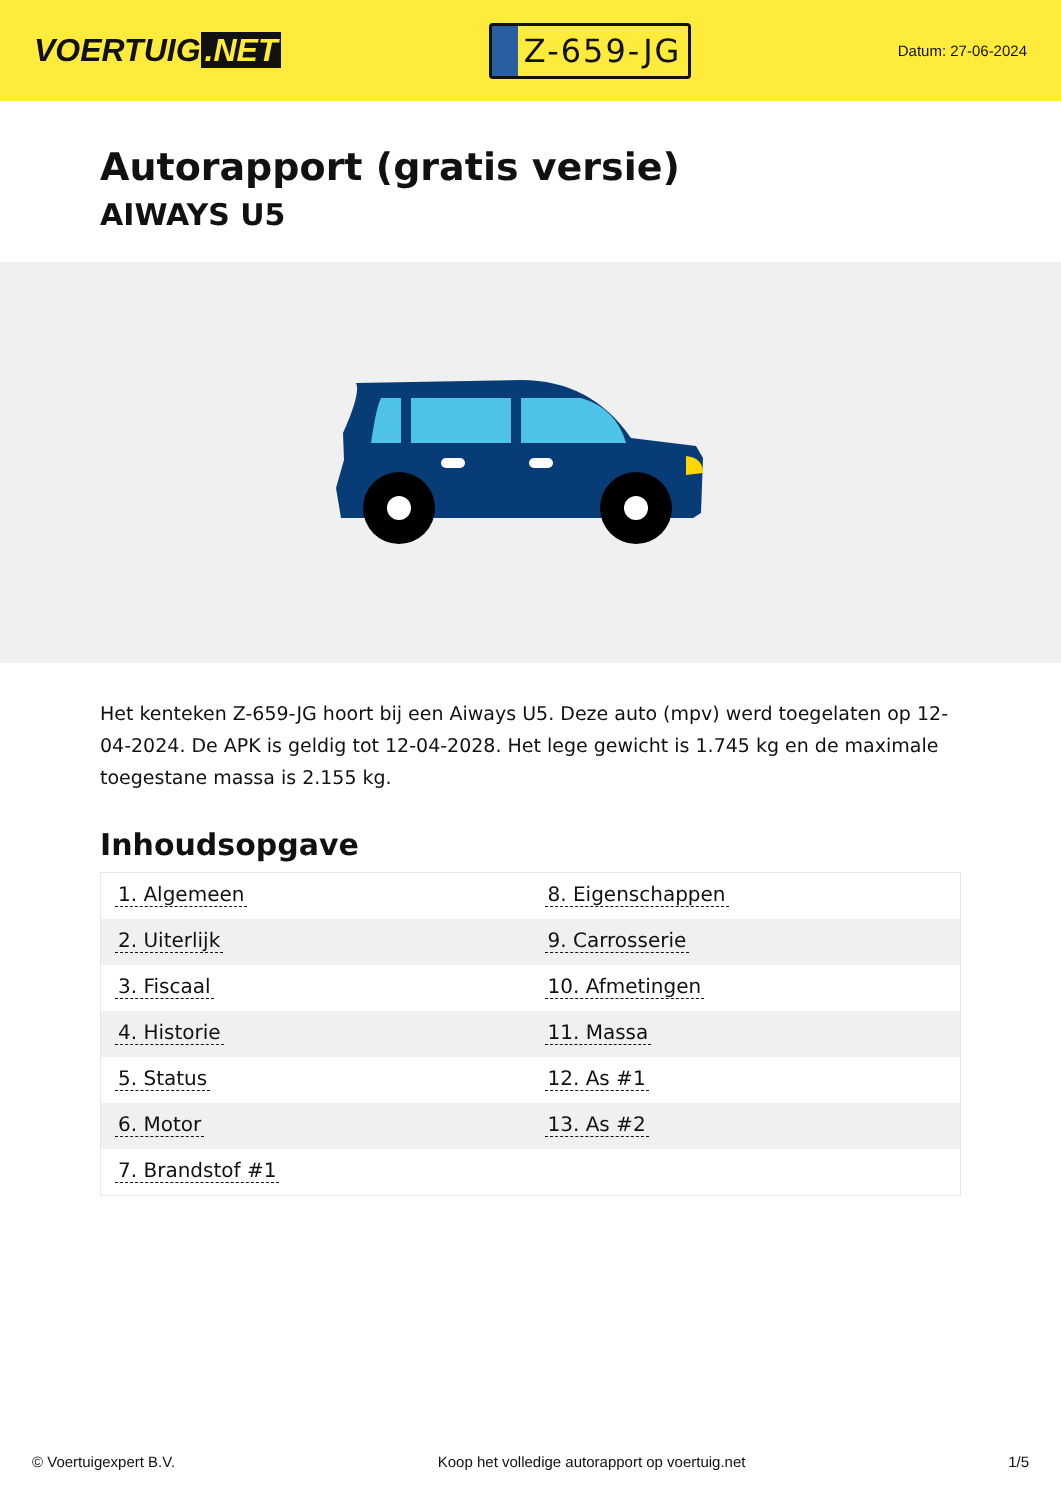VOERTUIG.NET
Z-659-JG
Datum: 27-06-2024
Autorapport (gratis versie)
AIWAYS U5
Het kenteken Z-659-JG hoort bij een Aiways U5. Deze auto (mpv) werd toegelaten op 12-04-2024. De APK is geldig tot 12-04-2028. Het lege gewicht is 1.745 kg en de maximale toegestane massa is 2.155 kg.
Inhoudsopgave
| 1. Algemeen | 8. Eigenschappen |
| 2. Uiterlijk | 9. Carrosserie |
| 3. Fiscaal | 10. Afmetingen |
| 4. Historie | 11. Massa |
| 5. Status | 12. As #1 |
| 6. Motor | 13. As #2 |
| 7. Brandstof #1 | |
© Voertuigexpert B.V. Koop het volledige autorapport op voertuig.net
1/5